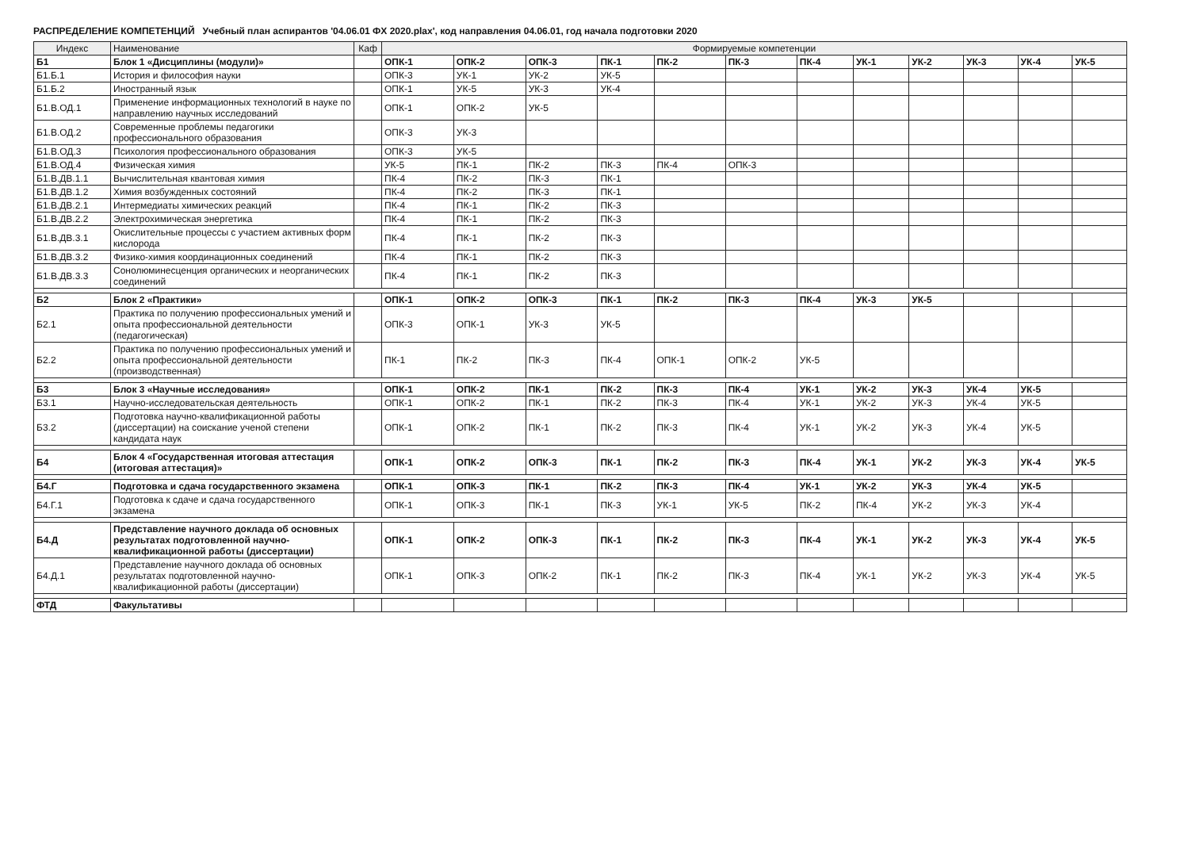РАСПРЕДЕЛЕНИЕ КОМПЕТЕНЦИЙ Учебный план аспирантов '04.06.01 ФХ 2020.plax', код направления 04.06.01, год начала подготовки 2020
| Индекс | Наименование | Каф | Формируемые компетенции | | | | | | | | | | | |
| --- | --- | --- | --- | --- | --- | --- | --- | --- | --- | --- | --- | --- | --- | --- |
| Б1 | Блок 1 «Дисциплины (модули)» | | ОПК-1 | ОПК-2 | ОПК-3 | ПК-1 | ПК-2 | ПК-3 | ПК-4 | УК-1 | УК-2 | УК-3 | УК-4 | УК-5 |
| Б1.Б.1 | История и философия науки | | ОПК-3 | УК-1 | УК-2 | УК-5 | | | | | | | | |
| Б1.Б.2 | Иностранный язык | | ОПК-1 | УК-5 | УК-3 | УК-4 | | | | | | | | |
| Б1.В.ОД.1 | Применение информационных технологий в науке по направлению научных исследований | | ОПК-1 | ОПК-2 | УК-5 | | | | | | | | | |
| Б1.В.ОД.2 | Современные проблемы педагогики профессионального образования | | ОПК-3 | УК-3 | | | | | | | | | | |
| Б1.В.ОД.3 | Психология профессионального образования | | ОПК-3 | УК-5 | | | | | | | | | | |
| Б1.В.ОД.4 | Физическая химия | | УК-5 | ПК-1 | ПК-2 | ПК-3 | ПК-4 | ОПК-3 | | | | | | |
| Б1.В.ДВ.1.1 | Вычислительная квантовая химия | | ПК-4 | ПК-2 | ПК-3 | ПК-1 | | | | | | | | |
| Б1.В.ДВ.1.2 | Химия возбужденных состояний | | ПК-4 | ПК-2 | ПК-3 | ПК-1 | | | | | | | | |
| Б1.В.ДВ.2.1 | Интермедиаты химических реакций | | ПК-4 | ПК-1 | ПК-2 | ПК-3 | | | | | | | | |
| Б1.В.ДВ.2.2 | Электрохимическая энергетика | | ПК-4 | ПК-1 | ПК-2 | ПК-3 | | | | | | | | |
| Б1.В.ДВ.3.1 | Окислительные процессы с участием активных форм кислорода | | ПК-4 | ПК-1 | ПК-2 | ПК-3 | | | | | | | | |
| Б1.В.ДВ.3.2 | Физико-химия координационных соединений | | ПК-4 | ПК-1 | ПК-2 | ПК-3 | | | | | | | | |
| Б1.В.ДВ.3.3 | Сонолюминесценция органических и неорганических соединений | | ПК-4 | ПК-1 | ПК-2 | ПК-3 | | | | | | | | |
| Б2 | Блок 2 «Практики» | | ОПК-1 | ОПК-2 | ОПК-3 | ПК-1 | ПК-2 | ПК-3 | ПК-4 | УК-3 | УК-5 | | | |
| Б2.1 | Практика по получению профессиональных умений и опыта профессиональной деятельности (педагогическая) | | ОПК-3 | ОПК-1 | УК-3 | УК-5 | | | | | | | | |
| Б2.2 | Практика по получению профессиональных умений и опыта профессиональной деятельности (производственная) | | ПК-1 | ПК-2 | ПК-3 | ПК-4 | ОПК-1 | ОПК-2 | УК-5 | | | | | |
| Б3 | Блок 3 «Научные исследования» | | ОПК-1 | ОПК-2 | ПК-1 | ПК-2 | ПК-3 | ПК-4 | УК-1 | УК-2 | УК-3 | УК-4 | УК-5 | |
| Б3.1 | Научно-исследовательская деятельность | | ОПК-1 | ОПК-2 | ПК-1 | ПК-2 | ПК-3 | ПК-4 | УК-1 | УК-2 | УК-3 | УК-4 | УК-5 | |
| Б3.2 | Подготовка научно-квалификационной работы (диссертации) на соискание ученой степени кандидата наук | | ОПК-1 | ОПК-2 | ПК-1 | ПК-2 | ПК-3 | ПК-4 | УК-1 | УК-2 | УК-3 | УК-4 | УК-5 | |
| Б4 | Блок 4 «Государственная итоговая аттестация (итоговая аттестация)» | | ОПК-1 | ОПК-2 | ОПК-3 | ПК-1 | ПК-2 | ПК-3 | ПК-4 | УК-1 | УК-2 | УК-3 | УК-4 | УК-5 |
| Б4.Г | Подготовка и сдача государственного экзамена | | ОПК-1 | ОПК-3 | ПК-1 | ПК-2 | ПК-3 | ПК-4 | УК-1 | УК-2 | УК-3 | УК-4 | УК-5 | |
| Б4.Г.1 | Подготовка к сдаче и сдача государственного экзамена | | ОПК-1 | ОПК-3 | ПК-1 | ПК-3 | УК-1 | УК-5 | ПК-2 | ПК-4 | УК-2 | УК-3 | УК-4 | |
| Б4.Д | Представление научного доклада об основных результатах подготовленной научно-квалификационной работы (диссертации) | | ОПК-1 | ОПК-2 | ОПК-3 | ПК-1 | ПК-2 | ПК-3 | ПК-4 | УК-1 | УК-2 | УК-3 | УК-4 | УК-5 |
| Б4.Д.1 | Представление научного доклада об основных результатах подготовленной научно-квалификационной работы (диссертации) | | ОПК-1 | ОПК-3 | ОПК-2 | ПК-1 | ПК-2 | ПК-3 | ПК-4 | УК-1 | УК-2 | УК-3 | УК-4 | УК-5 |
| ФТД | Факультативы | | | | | | | | | | | | | |